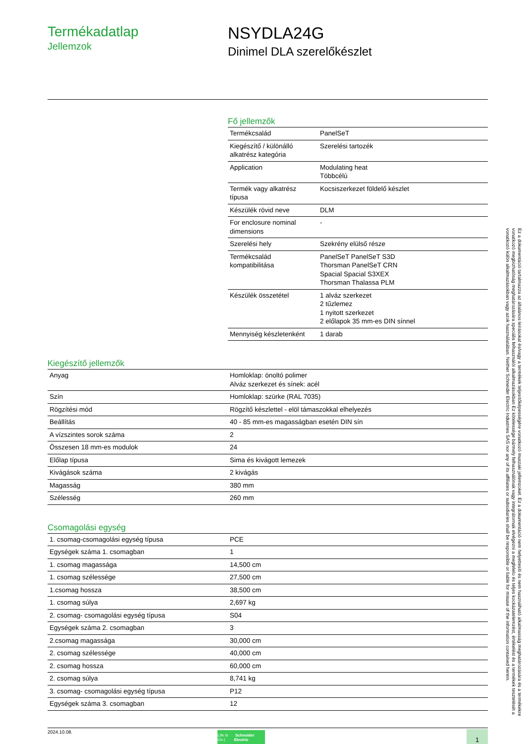Termékadatlap
Jellemzok
NSYDLA24G
Dinimel DLA szerelőkészlet
Fő jellemzők
| Termékcsalád | PanelSeT |
| Kiegészítő / különálló alkatrész kategória | Szerelési tartozék |
| Application | Modulating heat Többcélú |
| Termék vagy alkatrész típusa | Kocsiszerkezet földelő készlet |
| Készülék rövid neve | DLM |
| For enclosure nominal dimensions | - |
| Szerelési hely | Szekrény elülső része |
| Termékcsalád kompatibilitása | PanelSeT PanelSeT S3D Thorsman PanelSeT CRN Spacial Spacial S3XEX Thorsman Thalassa PLM |
| Készülék összetétel | 1 alváz szerkezet 2 tűzlemez 1 nyitott szerkezet 2 előlapok 35 mm-es DIN sínnel |
| Mennyiség készletenként | 1 darab |
Kiegészítő jellemzők
| Anyag | Homloklap: önoltó polimer Alváz szerkezet és sínek: acél |
| Szín | Homloklap: szürke (RAL 7035) |
| Rögzítési mód | Rögzítő készlettel - elöl támaszokkal elhelyezés |
| Beállítás | 40 - 85 mm-es magasságban esetén DIN sín |
| A vízszintes sorok száma | 2 |
| Összesen 18 mm-es modulok | 24 |
| Előlap típusa | Sima és kivágott lemezek |
| Kivágások száma | 2 kivágás |
| Magasság | 380 mm |
| Szélesség | 260 mm |
Csomagolási egység
| 1. csomag-csomagolási egység típusa | PCE |
| Egységek száma 1. csomagban | 1 |
| 1. csomag magassága | 14,500 cm |
| 1. csomag szélessége | 27,500 cm |
| 1.csomag hossza | 38,500 cm |
| 1. csomag súlya | 2,697 kg |
| 2. csomag- csomagolási egység típusa | S04 |
| Egységek száma 2. csomagban | 3 |
| 2.csomag magassága | 30,000 cm |
| 2. csomag szélessége | 40,000 cm |
| 2. csomag hossza | 60,000 cm |
| 2. csomag súlya | 8,741 kg |
| 3. csomag- csomagolási egység típusa | P12 |
| Egységek száma 3. csomagban | 12 |
2024.10.08.
Life Is On | Schneider Electric
1
Ez a dokumentáció tartalmazza az általános leírásokat és/vagy a termékek teljesítőképességére vonatkozó muszaki jellemzoket. Ez a dokumentáció nem helyettesíti és nem használható alkalmasság meghatározására és a termékekre vonatkozó megbízhatóság meghatározására speciális felhasználói alkalmazásokban Ez kötelessége bármely felhasználónak vagy integrátornak elvégezni a megfelelo és teljes kockázatelemzést, értékelést és a termékek tesztelését a vonatkozó külön alkalmazásokban vagy azok használatában. Neither Schneider Electric Industries SAS nor any of its affiliates or subsidiaries shall be responsible or liable for misuse of the information contained herein.